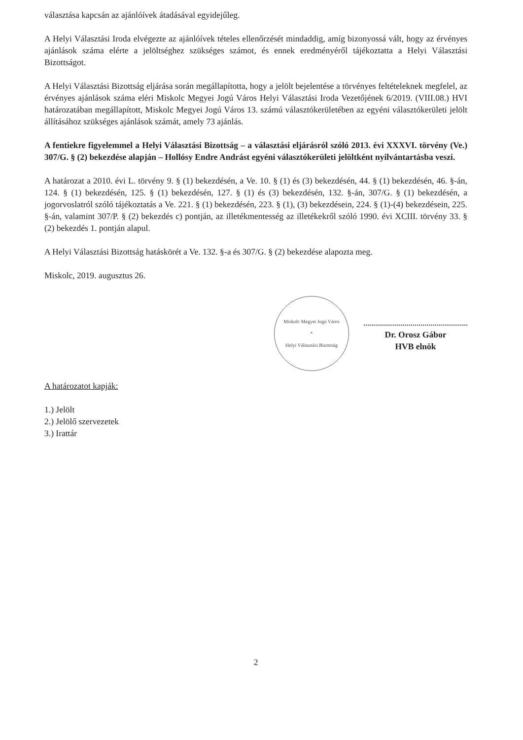választása kapcsán az ajánlóívek átadásával egyidejűleg.
A Helyi Választási Iroda elvégezte az ajánlóívek tételes ellenőrzését mindaddig, amíg bizonyossá vált, hogy az érvényes ajánlások száma elérte a jelöltséghez szükséges számot, és ennek eredményéről tájékoztatta a Helyi Választási Bizottságot.
A Helyi Választási Bizottság eljárása során megállapította, hogy a jelölt bejelentése a törvényes feltételeknek megfelel, az érvényes ajánlások száma eléri Miskolc Megyei Jogú Város Helyi Választási Iroda Vezetőjének 6/2019. (VIII.08.) HVI határozatában megállapított, Miskolc Megyei Jogú Város 13. számú választókerületében az egyéni választókerületi jelölt állításához szükséges ajánlások számát, amely 73 ajánlás.
A fentiekre figyelemmel a Helyi Választási Bizottság – a választási eljárásról szóló 2013. évi XXXVI. törvény (Ve.) 307/G. § (2) bekezdése alapján – Hollósy Endre Andrást egyéni választókerületi jelöltként nyilvántartásba veszi.
A határozat a 2010. évi L. törvény 9. § (1) bekezdésén, a Ve. 10. § (1) és (3) bekezdésén, 44. § (1) bekezdésén, 46. §-án, 124. § (1) bekezdésén, 125. § (1) bekezdésén, 127. § (1) és (3) bekezdésén, 132. §-án, 307/G. § (1) bekezdésén, a jogorvoslatról szóló tájékoztatás a Ve. 221. § (1) bekezdésén, 223. § (1), (3) bekezdésein, 224. § (1)-(4) bekezdésein, 225. §-án, valamint 307/P. § (2) bekezdés c) pontján, az illetékmentesség az illetékekről szóló 1990. évi XCIII. törvény 33. § (2) bekezdés 1. pontján alapul.
A Helyi Választási Bizottság hatáskörét a Ve. 132. §-a és 307/G. § (2) bekezdése alapozta meg.
Miskolc, 2019. augusztus 26.
Miskolc Megyei Jogú Város
*
Helyi Választási Bizottság
Dr. Orosz Gábor
HVB elnök
A határozatot kapják:
1.) Jelölt
2.) Jelölő szervezetek
3.) Irattár
2